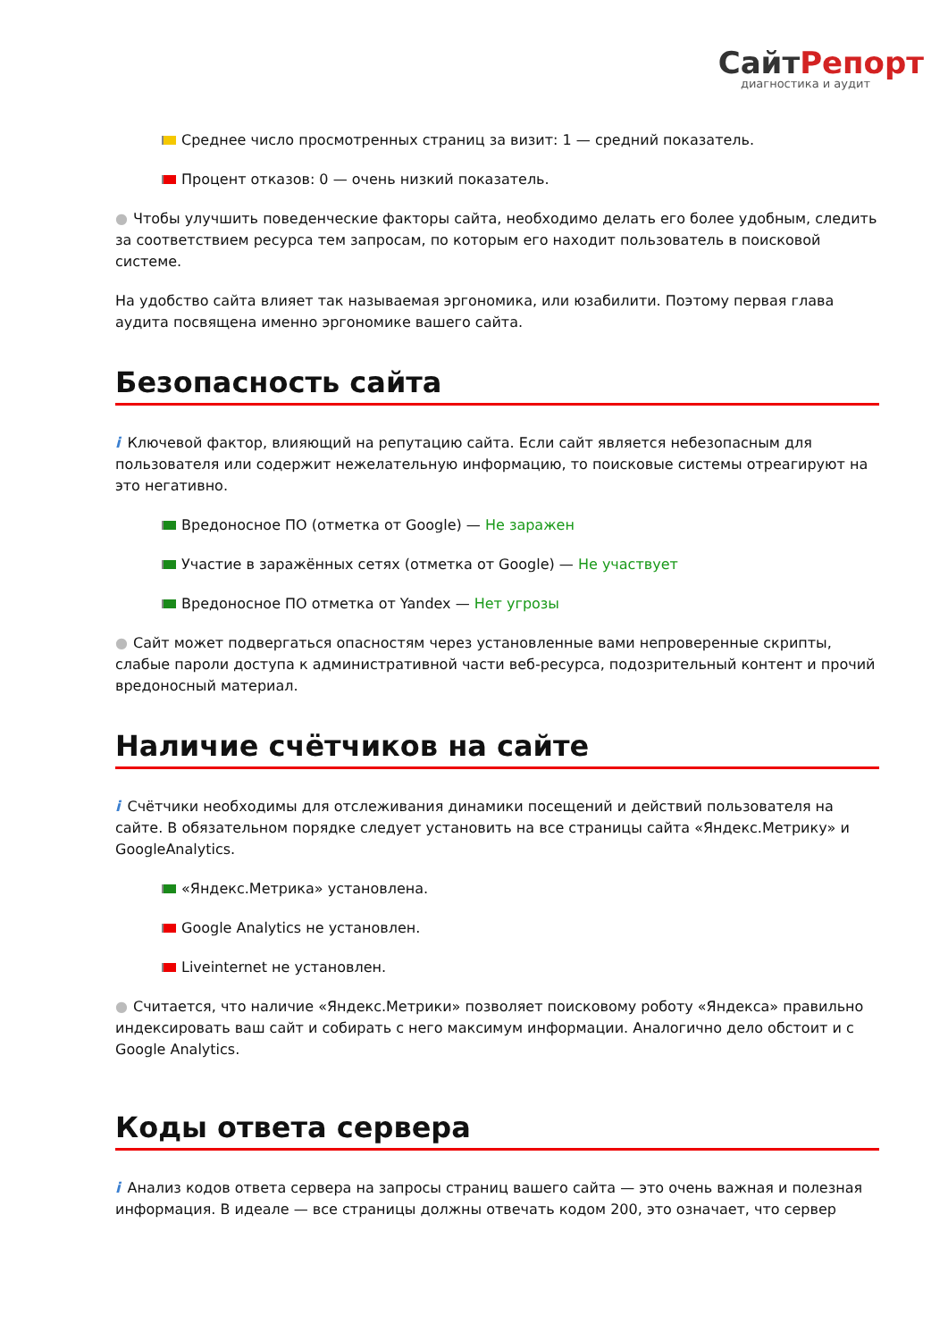СайтРепорт
диагностика и аудит
Среднее число просмотренных страниц за визит: 1 — средний показатель.
Процент отказов: 0 — очень низкий показатель.
● Чтобы улучшить поведенческие факторы сайта, необходимо делать его более удобным, следить за соответствием ресурса тем запросам, по которым его находит пользователь в поисковой системе.
На удобство сайта влияет так называемая эргономика, или юзабилити. Поэтому первая глава аудита посвящена именно эргономике вашего сайта.
Безопасность сайта
i Ключевой фактор, влияющий на репутацию сайта. Если сайт является небезопасным для пользователя или содержит нежелательную информацию, то поисковые системы отреагируют на это негативно.
Вредоносное ПО (отметка от Google) — Не заражен
Участие в заражённых сетях (отметка от Google) — Не участвует
Вредоносное ПО отметка от Yandex — Нет угрозы
● Сайт может подвергаться опасностям через установленные вами непроверенные скрипты, слабые пароли доступа к административной части веб-ресурса, подозрительный контент и прочий вредоносный материал.
Наличие счётчиков на сайте
i Счётчики необходимы для отслеживания динамики посещений и действий пользователя на сайте. В обязательном порядке следует установить на все страницы сайта «Яндекс.Метрику» и GoogleAnalytics.
«Яндекс.Метрика» установлена.
Google Analytics не установлен.
Liveinternet не установлен.
● Считается, что наличие «Яндекс.Метрики» позволяет поисковому роботу «Яндекса» правильно индексировать ваш сайт и собирать с него максимум информации. Аналогично дело обстоит и с Google Analytics.
Коды ответа сервера
i Анализ кодов ответа сервера на запросы страниц вашего сайта — это очень важная и полезная информация. В идеале — все страницы должны отвечать кодом 200, это означает, что сервер